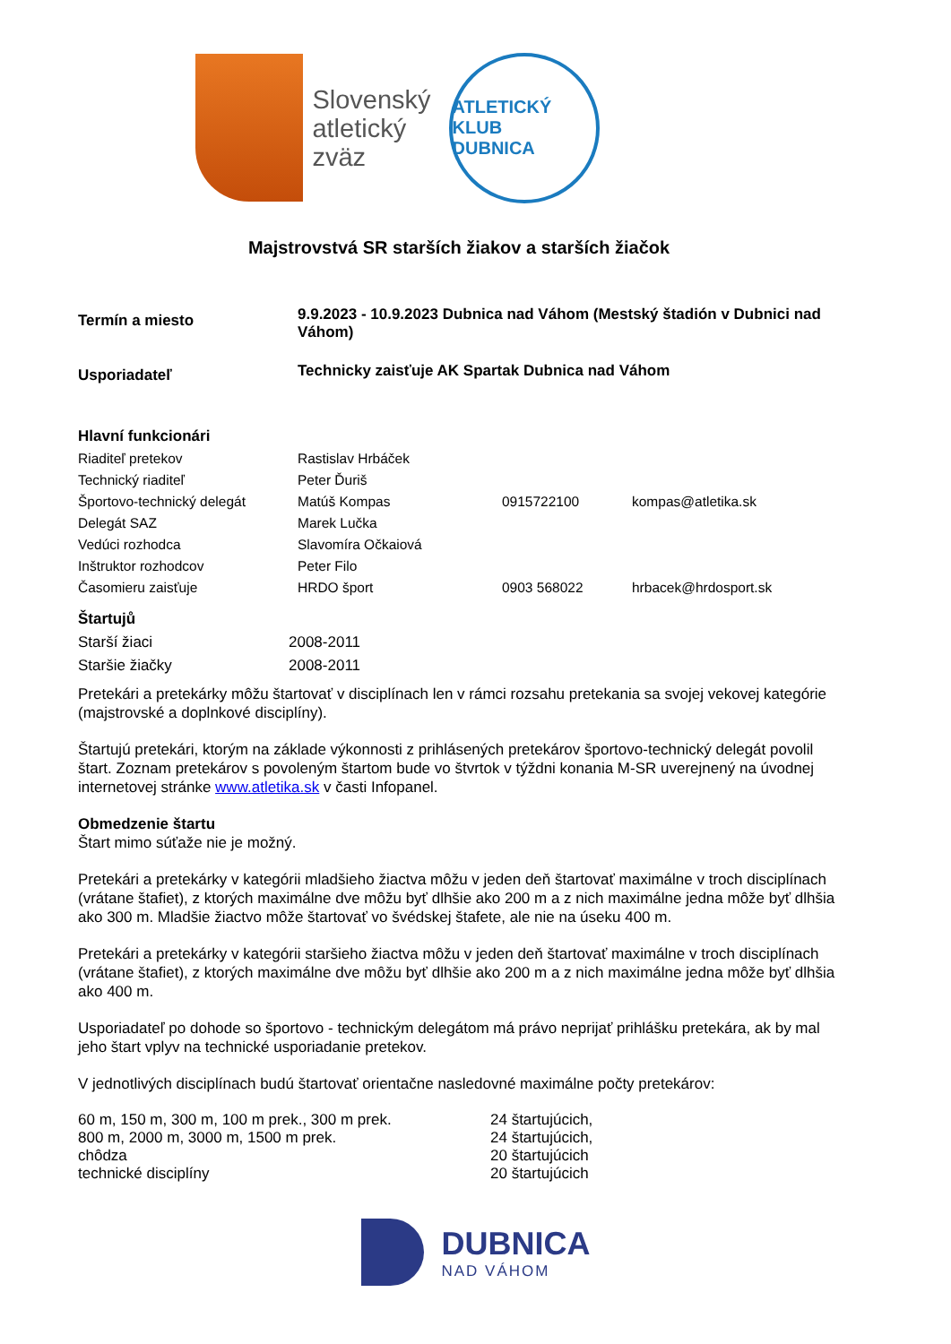Slovenský
atletický
zväz
ATLETICKÝ KLUB
DUBNICA
Majstrovstvá SR starších žiakov a starších žiačok
| Termín a miesto | 9.9.2023 - 10.9.2023 Dubnica nad Váhom (Mestský štadión v Dubnici nad Váhom) | | |
| Usporiadateľ | Technicky zaisťuje AK Spartak Dubnica nad Váhom | | |
| Hlavní funkcionári | | | |
| Riaditeľ pretekov | Rastislav Hrbáček | | |
| Technický riaditeľ | Peter Ďuriš | | |
| Športovo-technický delegát | Matúš Kompas | 0915722100 | kompas@atletika.sk |
| Delegát SAZ | Marek Lučka | | |
| Vedúci rozhodca | Slavomíra Očkaiová | | |
| Inštruktor rozhodcov | Peter Filo | | |
| Časomieru zaisťuje | HRDO šport | 0903 568022 | hrbacek@hrdosport.sk |
| Štartujů | |
| Starší žiaci | 2008-2011 |
| Staršie žiačky | 2008-2011 |
Pretekári a pretekárky môžu štartovať v disciplínach len v rámci rozsahu pretekania sa svojej vekovej kategórie (majstrovské a doplnkové disciplíny).
Štartujú pretekári, ktorým na základe výkonnosti z prihlásených pretekárov športovo-technický delegát povolil štart. Zoznam pretekárov s povoleným štartom bude vo štvrtok v týždni konania M-SR uverejnený na úvodnej internetovej stránke www.atletika.sk v časti Infopanel.
Obmedzenie štartu
Štart mimo súťaže nie je možný.
Pretekári a pretekárky v kategórii mladšieho žiactva môžu v jeden deň štartovať maximálne v troch disciplínach (vrátane štafiet), z ktorých maximálne dve môžu byť dlhšie ako 200 m a z nich maximálne jedna môže byť dlhšia ako 300 m. Mladšie žiactvo môže štartovať vo švédskej štafete, ale nie na úseku 400 m.
Pretekári a pretekárky v kategórii staršieho žiactva môžu v jeden deň štartovať maximálne v troch disciplínach (vrátane štafiet), z ktorých maximálne dve môžu byť dlhšie ako 200 m a z nich maximálne jedna môže byť dlhšia ako 400 m.
Usporiadateľ po dohode so športovo - technickým delegátom má právo neprijať prihlášku pretekára, ak by mal jeho štart vplyv na technické usporiadanie pretekov.
V jednotlivých disciplínach budú štartovať orientačne nasledovné maximálne počty pretekárov:
| 60 m, 150 m, 300 m, 100 m prek., 300 m prek. | 24 štartujúcich, |
| 800 m, 2000 m, 3000 m, 1500 m prek. | 24 štartujúcich, |
| chôdza | 20 štartujúcich |
| technické disciplíny | 20 štartujúcich |
DUBNICA
NAD VÁHOM